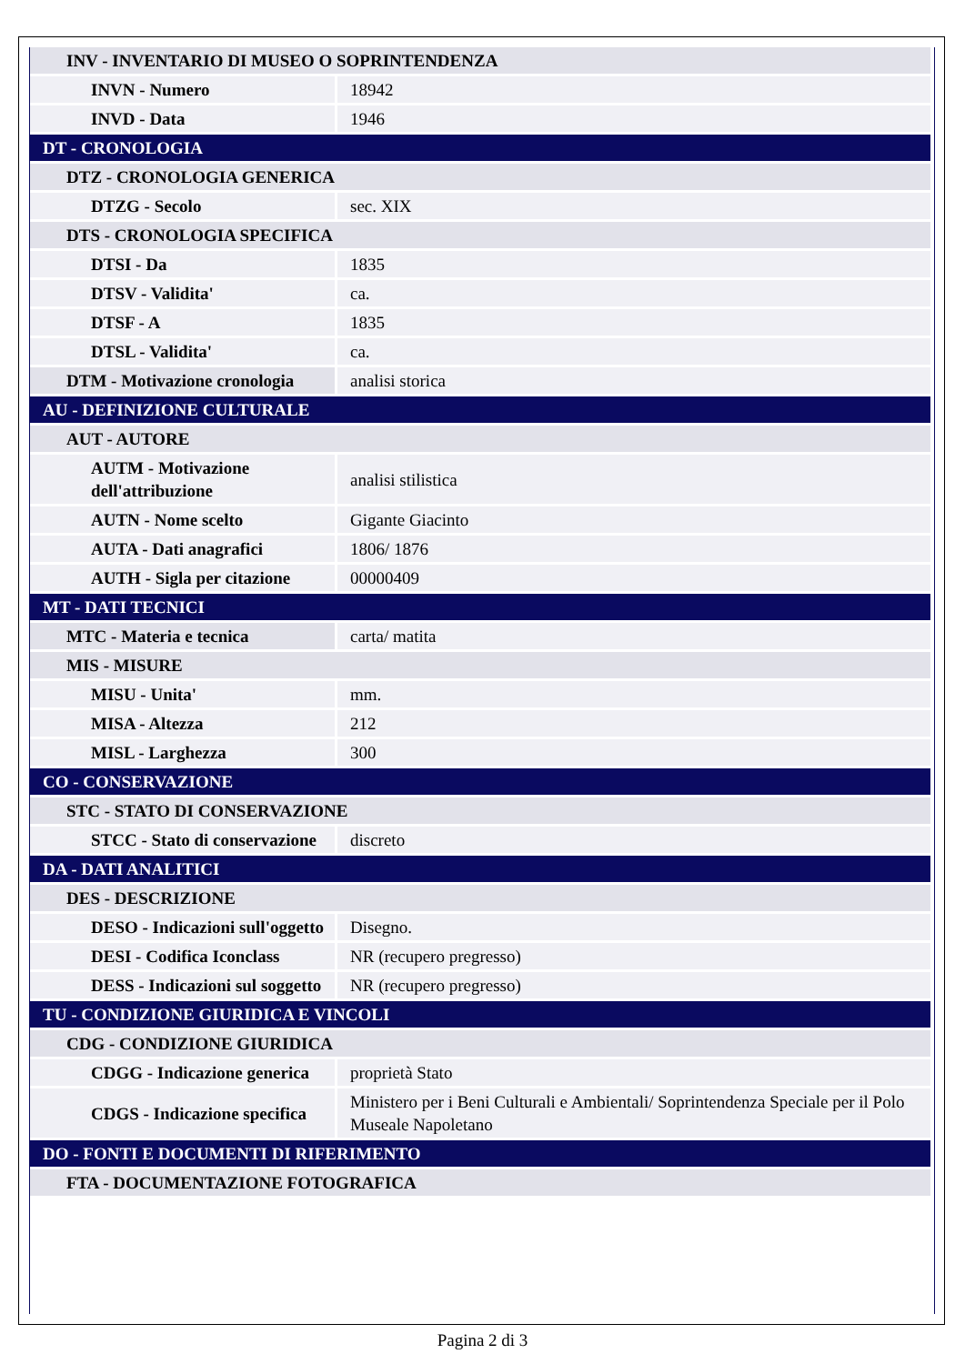| INV - INVENTARIO DI MUSEO O SOPRINTENDENZA | |
| INVN - Numero | 18942 |
| INVD - Data | 1946 |
| DT - CRONOLOGIA | |
| DTZ - CRONOLOGIA GENERICA | |
| DTZG - Secolo | sec. XIX |
| DTS - CRONOLOGIA SPECIFICA | |
| DTSI - Da | 1835 |
| DTSV - Validita' | ca. |
| DTSF - A | 1835 |
| DTSL - Validita' | ca. |
| DTM - Motivazione cronologia | analisi storica |
| AU - DEFINIZIONE CULTURALE | |
| AUT - AUTORE | |
| AUTM - Motivazione dell'attribuzione | analisi stilistica |
| AUTN - Nome scelto | Gigante Giacinto |
| AUTA - Dati anagrafici | 1806/ 1876 |
| AUTH - Sigla per citazione | 00000409 |
| MT - DATI TECNICI | |
| MTC - Materia e tecnica | carta/ matita |
| MIS - MISURE | |
| MISU - Unita' | mm. |
| MISA - Altezza | 212 |
| MISL - Larghezza | 300 |
| CO - CONSERVAZIONE | |
| STC - STATO DI CONSERVAZIONE | |
| STCC - Stato di conservazione | discreto |
| DA - DATI ANALITICI | |
| DES - DESCRIZIONE | |
| DESO - Indicazioni sull'oggetto | Disegno. |
| DESI - Codifica Iconclass | NR (recupero pregresso) |
| DESS - Indicazioni sul soggetto | NR (recupero pregresso) |
| TU - CONDIZIONE GIURIDICA E VINCOLI | |
| CDG - CONDIZIONE GIURIDICA | |
| CDGG - Indicazione generica | proprietà Stato |
| CDGS - Indicazione specifica | Ministero per i Beni Culturali e Ambientali/ Soprintendenza Speciale per il Polo Museale Napoletano |
| DO - FONTI E DOCUMENTI DI RIFERIMENTO | |
| FTA - DOCUMENTAZIONE FOTOGRAFICA | |
Pagina 2 di 3